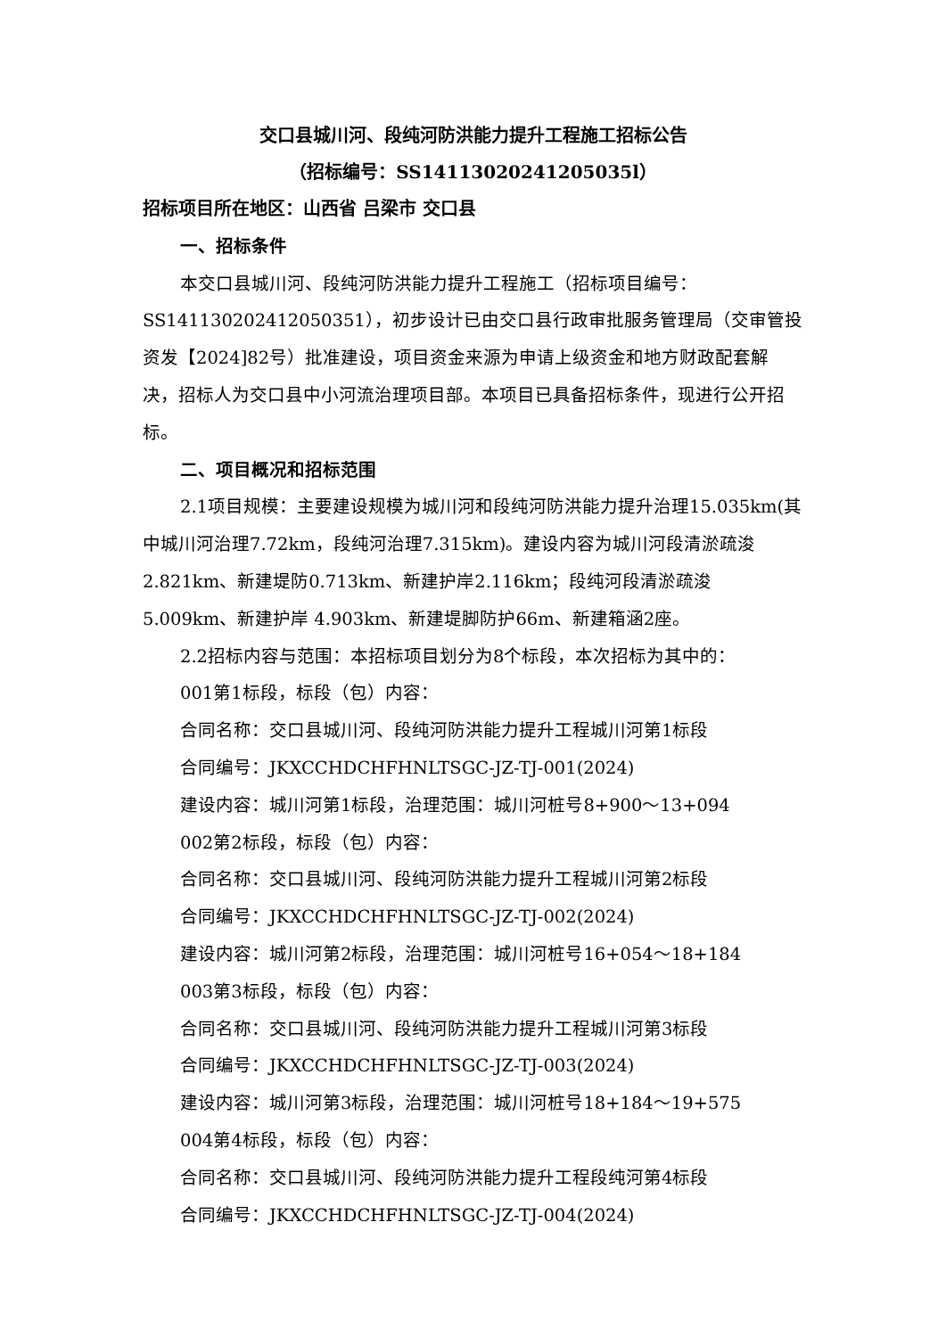交口县城川河、段纯河防洪能力提升工程施工招标公告
（招标编号：SS14113020241205035l）
招标项目所在地区：山西省 吕梁市 交口县
一、招标条件
本交口县城川河、段纯河防洪能力提升工程施工（招标项目编号：SS141130202412050351），初步设计已由交口县行政审批服务管理局（交审管投资发【2024]82号）批准建设，项目资金来源为申请上级资金和地方财政配套解决，招标人为交口县中小河流治理项目部。本项目已具备招标条件，现进行公开招标。
二、项目概况和招标范围
2.1项目规模：主要建设规模为城川河和段纯河防洪能力提升治理15.035km(其中城川河治理7.72km，段纯河治理7.315km)。建设内容为城川河段清淤疏浚2.821km、新建堤防0.713km、新建护岸2.116km；段纯河段清淤疏浚5.009km、新建护岸 4.903km、新建堤脚防护66m、新建箱涵2座。
2.2招标内容与范围：本招标项目划分为8个标段，本次招标为其中的：
001第1标段，标段（包）内容：
合同名称：交口县城川河、段纯河防洪能力提升工程城川河第1标段
合同编号：JKXCCHDCHFHNLTSGC-JZ-TJ-001(2024)
建设内容：城川河第1标段，治理范围：城川河桩号8+900～13+094
002第2标段，标段（包）内容：
合同名称：交口县城川河、段纯河防洪能力提升工程城川河第2标段
合同编号：JKXCCHDCHFHNLTSGC-JZ-TJ-002(2024)
建设内容：城川河第2标段，治理范围：城川河桩号16+054～18+184
003第3标段，标段（包）内容：
合同名称：交口县城川河、段纯河防洪能力提升工程城川河第3标段
合同编号：JKXCCHDCHFHNLTSGC-JZ-TJ-003(2024)
建设内容：城川河第3标段，治理范围：城川河桩号18+184～19+575
004第4标段，标段（包）内容：
合同名称：交口县城川河、段纯河防洪能力提升工程段纯河第4标段
合同编号：JKXCCHDCHFHNLTSGC-JZ-TJ-004(2024)